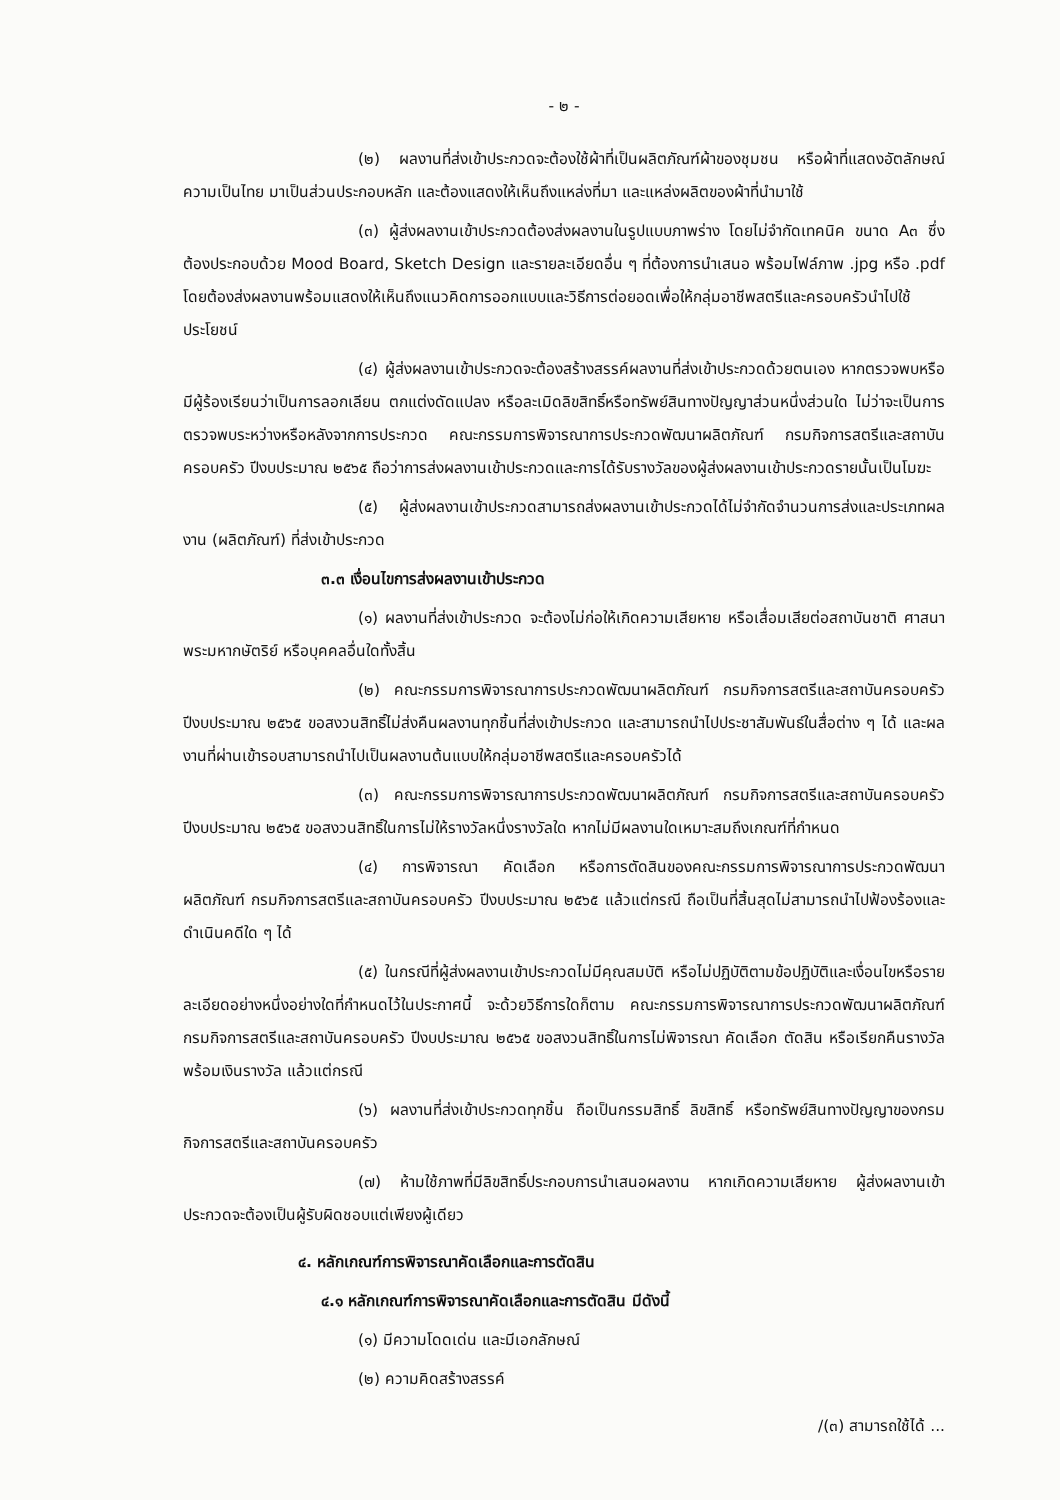- ๒ -
(๒) ผลงานที่ส่งเข้าประกวดจะต้องใช้ผ้าที่เป็นผลิตภัณฑ์ผ้าของชุมชน หรือผ้าที่แสดงอัตลักษณ์ความเป็นไทย มาเป็นส่วนประกอบหลัก และต้องแสดงให้เห็นถึงแหล่งที่มา และแหล่งผลิตของผ้าที่นำมาใช้
(๓) ผู้ส่งผลงานเข้าประกวดต้องส่งผลงานในรูปแบบภาพร่าง โดยไม่จำกัดเทคนิค ขนาด A๓ ซึ่งต้องประกอบด้วย Mood Board, Sketch Design และรายละเอียดอื่น ๆ ที่ต้องการนำเสนอ พร้อมไฟล์ภาพ .jpg หรือ .pdf โดยต้องส่งผลงานพร้อมแสดงให้เห็นถึงแนวคิดการออกแบบและวิธีการต่อยอดเพื่อให้กลุ่มอาชีพสตรีและครอบครัวนำไปใช้ประโยชน์
(๔) ผู้ส่งผลงานเข้าประกวดจะต้องสร้างสรรค์ผลงานที่ส่งเข้าประกวดด้วยตนเอง หากตรวจพบหรือมีผู้ร้องเรียนว่าเป็นการลอกเลียน ตกแต่งดัดแปลง หรือละเมิดลิขสิทธิ์หรือทรัพย์สินทางปัญญาส่วนหนึ่งส่วนใด ไม่ว่าจะเป็นการตรวจพบระหว่างหรือหลังจากการประกวด คณะกรรมการพิจารณาการประกวดพัฒนาผลิตภัณฑ์ กรมกิจการสตรีและสถาบันครอบครัว ปีงบประมาณ ๒๕๖๕ ถือว่าการส่งผลงานเข้าประกวดและการได้รับรางวัลของผู้ส่งผลงานเข้าประกวดรายนั้นเป็นโมฆะ
(๕) ผู้ส่งผลงานเข้าประกวดสามารถส่งผลงานเข้าประกวดได้ไม่จำกัดจำนวนการส่งและประเภทผลงาน (ผลิตภัณฑ์) ที่ส่งเข้าประกวด
๓.๓ เงื่อนไขการส่งผลงานเข้าประกวด
(๑) ผลงานที่ส่งเข้าประกวด จะต้องไม่ก่อให้เกิดความเสียหาย หรือเสื่อมเสียต่อสถาบันชาติ ศาสนา พระมหากษัตริย์ หรือบุคคลอื่นใดทั้งสิ้น
(๒) คณะกรรมการพิจารณาการประกวดพัฒนาผลิตภัณฑ์ กรมกิจการสตรีและสถาบันครอบครัว ปีงบประมาณ ๒๕๖๕ ขอสงวนสิทธิ์ไม่ส่งคืนผลงานทุกชิ้นที่ส่งเข้าประกวด และสามารถนำไปประชาสัมพันธ์ในสื่อต่าง ๆ ได้ และผลงานที่ผ่านเข้ารอบสามารถนำไปเป็นผลงานต้นแบบให้กลุ่มอาชีพสตรีและครอบครัวได้
(๓) คณะกรรมการพิจารณาการประกวดพัฒนาผลิตภัณฑ์ กรมกิจการสตรีและสถาบันครอบครัว ปีงบประมาณ ๒๕๖๕ ขอสงวนสิทธิ์ในการไม่ให้รางวัลหนึ่งรางวัลใด หากไม่มีผลงานใดเหมาะสมถึงเกณฑ์ที่กำหนด
(๔) การพิจารณา คัดเลือก หรือการตัดสินของคณะกรรมการพิจารณาการประกวดพัฒนาผลิตภัณฑ์ กรมกิจการสตรีและสถาบันครอบครัว ปีงบประมาณ ๒๕๖๕ แล้วแต่กรณี ถือเป็นที่สิ้นสุดไม่สามารถนำไปฟ้องร้องและดำเนินคดีใด ๆ ได้
(๕) ในกรณีที่ผู้ส่งผลงานเข้าประกวดไม่มีคุณสมบัติ หรือไม่ปฏิบัติตามข้อปฏิบัติและเงื่อนไขหรือรายละเอียดอย่างหนึ่งอย่างใดที่กำหนดไว้ในประกาศนี้ จะด้วยวิธีการใดก็ตาม คณะกรรมการพิจารณาการประกวดพัฒนาผลิตภัณฑ์ กรมกิจการสตรีและสถาบันครอบครัว ปีงบประมาณ ๒๕๖๕ ขอสงวนสิทธิ์ในการไม่พิจารณา คัดเลือก ตัดสิน หรือเรียกคืนรางวัลพร้อมเงินรางวัล แล้วแต่กรณี
(๖) ผลงานที่ส่งเข้าประกวดทุกชิ้น ถือเป็นกรรมสิทธิ์ ลิขสิทธิ์ หรือทรัพย์สินทางปัญญาของกรมกิจการสตรีและสถาบันครอบครัว
(๗) ห้ามใช้ภาพที่มีลิขสิทธิ์ประกอบการนำเสนอผลงาน หากเกิดความเสียหาย ผู้ส่งผลงานเข้าประกวดจะต้องเป็นผู้รับผิดชอบแต่เพียงผู้เดียว
๔. หลักเกณฑ์การพิจารณาคัดเลือกและการตัดสิน
๔.๑ หลักเกณฑ์การพิจารณาคัดเลือกและการตัดสิน มีดังนี้
(๑) มีความโดดเด่น และมีเอกลักษณ์
(๒) ความคิดสร้างสรรค์
/(๓) สามารถใช้ได้ ...